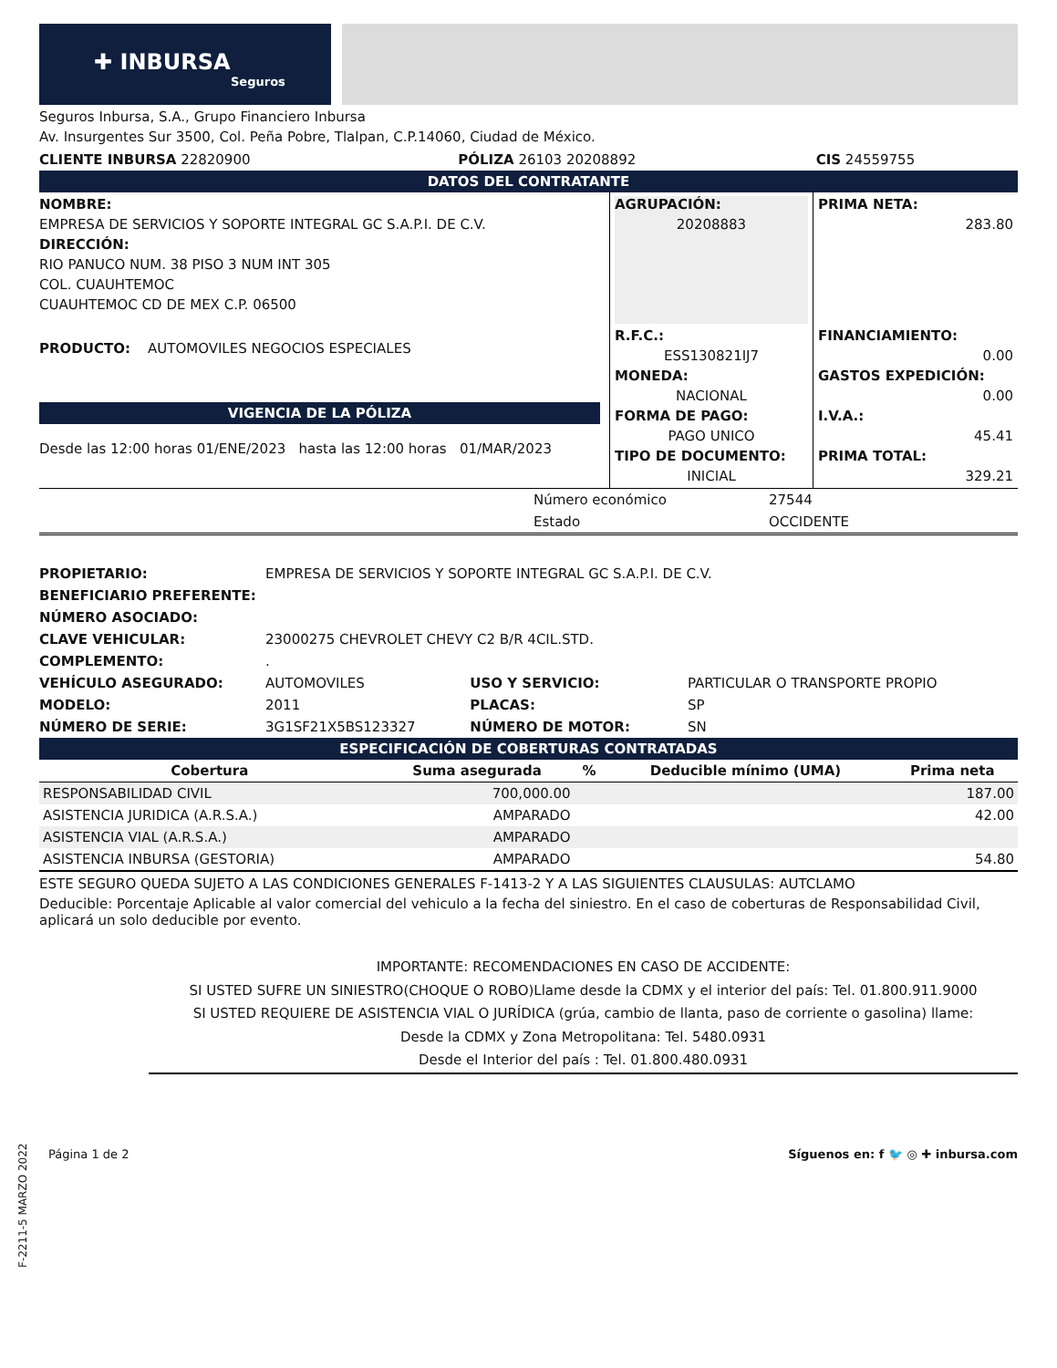✚ INBURSA
Seguros
Seguros Inbursa, S.A., Grupo Financiero Inbursa
Av. Insurgentes Sur 3500, Col. Peña Pobre, Tlalpan, C.P.14060, Ciudad de México.
| CLIENTE INBURSA 22820900 | PÓLIZA 26103 20208892 | CIS 24559755 |
DATOS DEL CONTRATANTE
NOMBRE:
EMPRESA DE SERVICIOS Y SOPORTE INTEGRAL GC S.A.P.I. DE C.V.
DIRECCIÓN:
RIO PANUCO NUM. 38 PISO 3 NUM INT 305
COL. CUAUHTEMOC
CUAUHTEMOC CD DE MEX C.P. 06500
PRODUCTO: AUTOMOVILES NEGOCIOS ESPECIALES
VIGENCIA DE LA PÓLIZA
Desde las 12:00 horas 01/ENE/2023 hasta las 12:00 horas 01/MAR/2023
AGRUPACIÓN:
20208883
R.F.C.:
ESS130821IJ7
MONEDA:
NACIONAL
FORMA DE PAGO:
PAGO UNICO
TIPO DE DOCUMENTO:
INICIAL
PRIMA NETA:
283.80
FINANCIAMIENTO:
0.00
GASTOS EXPEDICIÓN:
0.00
I.V.A.:
45.41
PRIMA TOTAL:
329.21
| | Número económico | 27544 |
| | Estado | OCCIDENTE |
| PROPIETARIO: | EMPRESA DE SERVICIOS Y SOPORTE INTEGRAL GC S.A.P.I. DE C.V. | | |
| BENEFICIARIO PREFERENTE: | | | |
| NÚMERO ASOCIADO: | | | |
| CLAVE VEHICULAR: | 23000275 CHEVROLET CHEVY C2 B/R 4CIL.STD. | | |
| COMPLEMENTO: | . | | |
| VEHÍCULO ASEGURADO: | AUTOMOVILES | USO Y SERVICIO: | PARTICULAR O TRANSPORTE PROPIO |
| MODELO: | 2011 | PLACAS: | SP |
| NÚMERO DE SERIE: | 3G1SF21X5BS123327 | NÚMERO DE MOTOR: | SN |
ESPECIFICACIÓN DE COBERTURAS CONTRATADAS
| Cobertura | Suma asegurada | % | Deducible mínimo (UMA) | Prima neta |
| --- | --- | --- | --- | --- |
| RESPONSABILIDAD CIVIL | 700,000.00 | | | 187.00 |
| ASISTENCIA JURIDICA (A.R.S.A.) | AMPARADO | | | 42.00 |
| ASISTENCIA VIAL (A.R.S.A.) | AMPARADO | | | |
| ASISTENCIA INBURSA (GESTORIA) | AMPARADO | | | 54.80 |
ESTE SEGURO QUEDA SUJETO A LAS CONDICIONES GENERALES F-1413-2 Y A LAS SIGUIENTES CLAUSULAS: AUTCLAMO
Deducible: Porcentaje Aplicable al valor comercial del vehiculo a la fecha del siniestro. En el caso de coberturas de Responsabilidad Civil, aplicará un solo deducible por evento.
IMPORTANTE: RECOMENDACIONES EN CASO DE ACCIDENTE:
SI USTED SUFRE UN SINIESTRO(CHOQUE O ROBO)Llame desde la CDMX y el interior del país: Tel. 01.800.911.9000
SI USTED REQUIERE DE ASISTENCIA VIAL O JURÍDICA (grúa, cambio de llanta, paso de corriente o gasolina) llame:
Desde la CDMX y Zona Metropolitana: Tel. 5480.0931
Desde el Interior del país : Tel. 01.800.480.0931
Página 1 de 2 Síguenos en: f 🐦 ◎ ✚ inbursa.com
F-2211-5 MARZO 2022